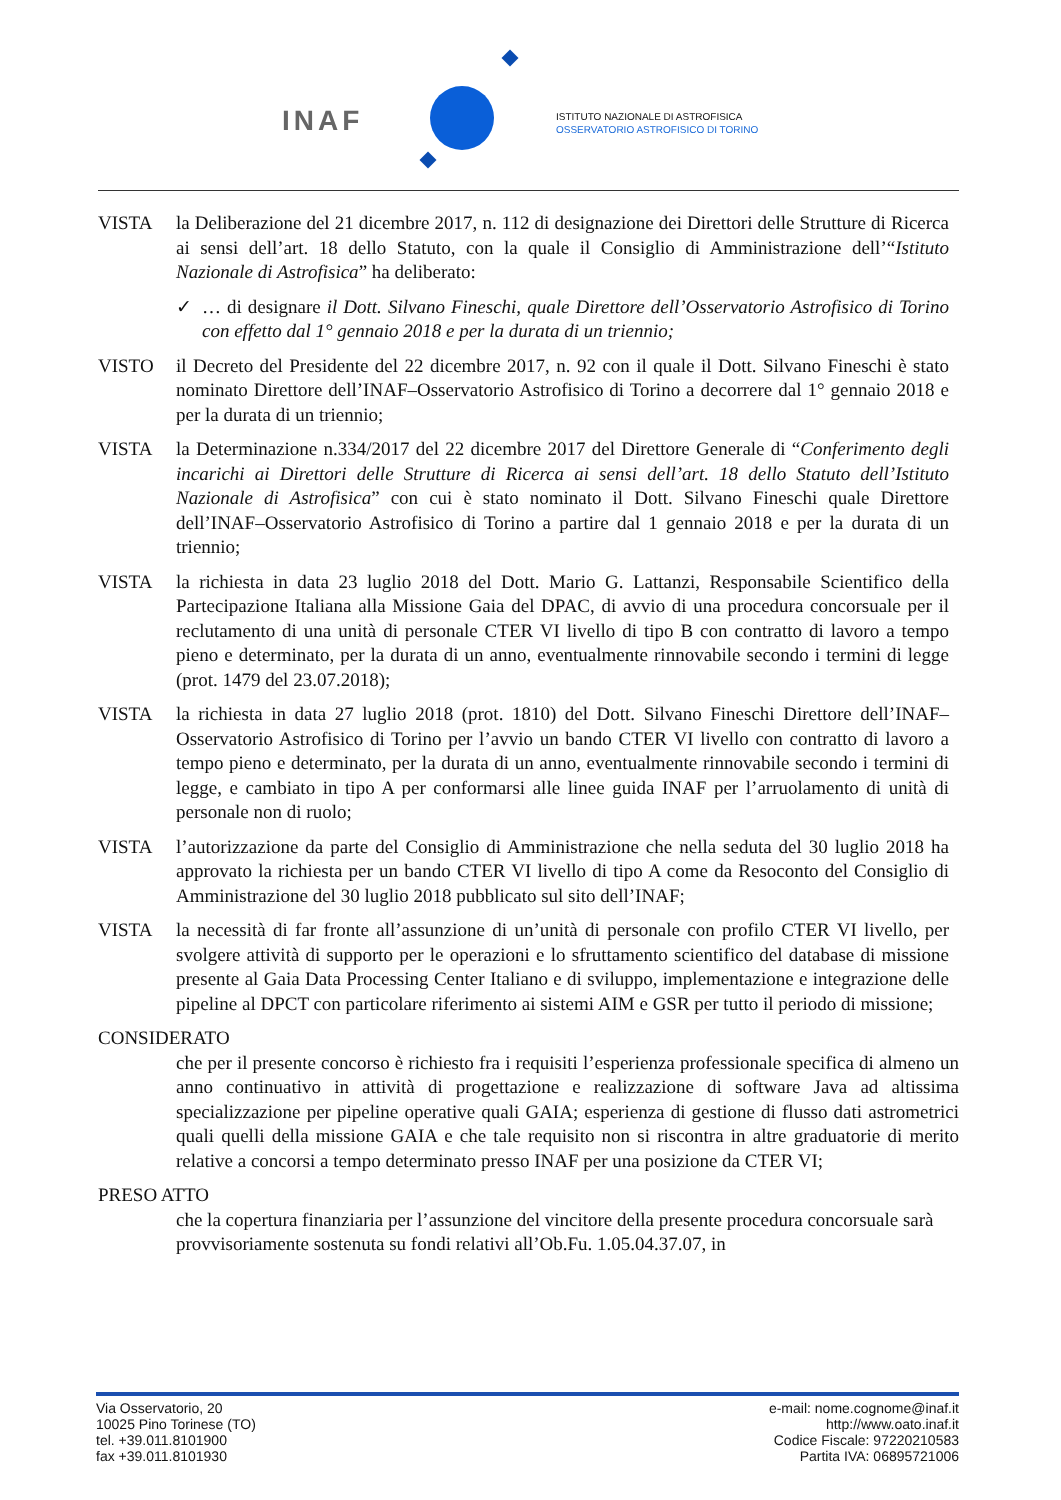INAF
ISTITUTO NAZIONALE DI ASTROFISICA
OSSERVATORIO ASTROFISICO DI TORINO
VISTA la Deliberazione del 21 dicembre 2017, n. 112 di designazione dei Direttori delle Strutture di Ricerca ai sensi dell’art. 18 dello Statuto, con la quale il Consiglio di Amministrazione dell’“Istituto Nazionale di Astrofisica” ha deliberato:
✓ … di designare il Dott. Silvano Fineschi, quale Direttore dell’Osservatorio Astrofisico di Torino con effetto dal 1° gennaio 2018 e per la durata di un triennio;
VISTO il Decreto del Presidente del 22 dicembre 2017, n. 92 con il quale il Dott. Silvano Fineschi è stato nominato Direttore dell’INAF–Osservatorio Astrofisico di Torino a decorrere dal 1° gennaio 2018 e per la durata di un triennio;
VISTA la Determinazione n.334/2017 del 22 dicembre 2017 del Direttore Generale di “Conferimento degli incarichi ai Direttori delle Strutture di Ricerca ai sensi dell’art. 18 dello Statuto dell’Istituto Nazionale di Astrofisica” con cui è stato nominato il Dott. Silvano Fineschi quale Direttore dell’INAF–Osservatorio Astrofisico di Torino a partire dal 1 gennaio 2018 e per la durata di un triennio;
VISTA la richiesta in data 23 luglio 2018 del Dott. Mario G. Lattanzi, Responsabile Scientifico della Partecipazione Italiana alla Missione Gaia del DPAC, di avvio di una procedura concorsuale per il reclutamento di una unità di personale CTER VI livello di tipo B con contratto di lavoro a tempo pieno e determinato, per la durata di un anno, eventualmente rinnovabile secondo i termini di legge (prot. 1479 del 23.07.2018);
VISTA la richiesta in data 27 luglio 2018 (prot. 1810) del Dott. Silvano Fineschi Direttore dell’INAF–Osservatorio Astrofisico di Torino per l’avvio un bando CTER VI livello con contratto di lavoro a tempo pieno e determinato, per la durata di un anno, eventualmente rinnovabile secondo i termini di legge, e cambiato in tipo A per conformarsi alle linee guida INAF per l’arruolamento di unità di personale non di ruolo;
VISTA l’autorizzazione da parte del Consiglio di Amministrazione che nella seduta del 30 luglio 2018 ha approvato la richiesta per un bando CTER VI livello di tipo A come da Resoconto del Consiglio di Amministrazione del 30 luglio 2018 pubblicato sul sito dell’INAF;
VISTA la necessità di far fronte all’assunzione di un’unità di personale con profilo CTER VI livello, per svolgere attività di supporto per le operazioni e lo sfruttamento scientifico del database di missione presente al Gaia Data Processing Center Italiano e di sviluppo, implementazione e integrazione delle pipeline al DPCT con particolare riferimento ai sistemi AIM e GSR per tutto il periodo di missione;
CONSIDERATO
che per il presente concorso è richiesto fra i requisiti l’esperienza professionale specifica di almeno un anno continuativo in attività di progettazione e realizzazione di software Java ad altissima specializzazione per pipeline operative quali GAIA; esperienza di gestione di flusso dati astrometrici quali quelli della missione GAIA e che tale requisito non si riscontra in altre graduatorie di merito relative a concorsi a tempo determinato presso INAF per una posizione da CTER VI;
PRESO ATTO
che la copertura finanziaria per l’assunzione del vincitore della presente procedura concorsuale sarà provvisoriamente sostenuta su fondi relativi all’Ob.Fu. 1.05.04.37.07, in
Via Osservatorio, 20
10025 Pino Torinese (TO)
tel. +39.011.8101900
fax +39.011.8101930
e-mail: nome.cognome@inaf.it
http://www.oato.inaf.it
Codice Fiscale: 97220210583
Partita IVA: 06895721006